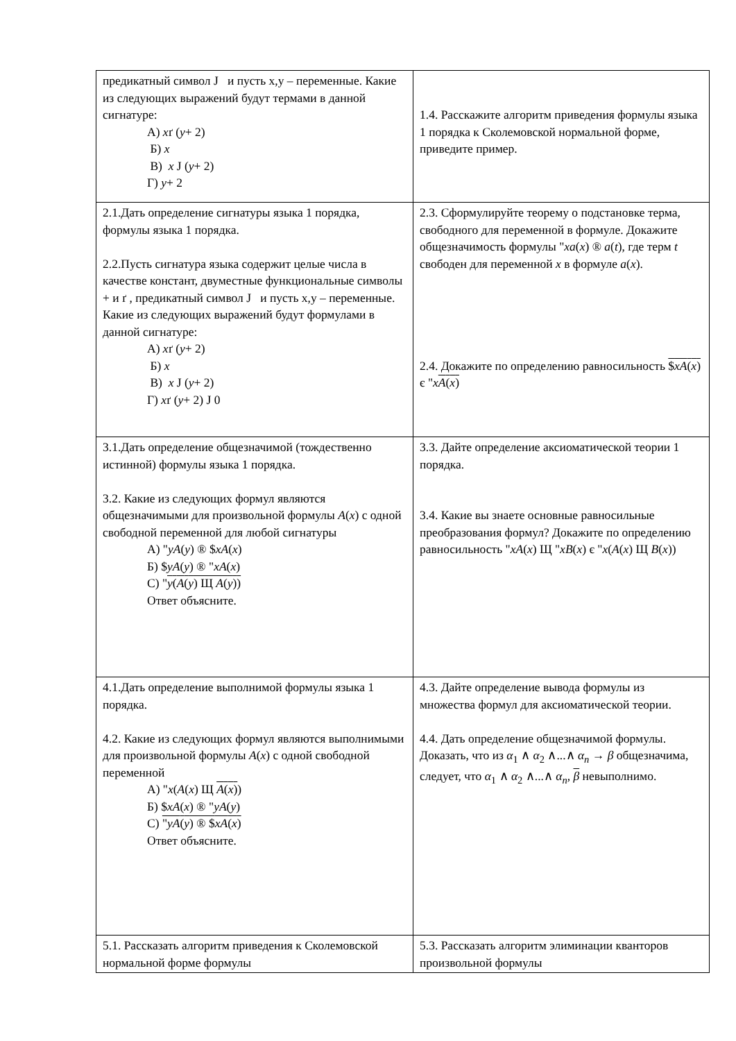| предикатный символ J и пусть x,y – переменные. Какие из следующих выражений будут термами в данной сигнатуре: А) x ґ ( y + 2) Б) x В) x J ( y + 2) Г) y + 2 | 1.4. Расскажите алгоритм приведения формулы языка 1 порядка к Сколемовской нормальной форме, приведите пример. |
| 2.1.Дать определение сигнатуры языка 1 порядка, формулы языка 1 порядка. 2.2.Пусть сигнатура языка содержит целые числа в качестве констант, двуместные функциональные символы + и ґ , предикатный символ J и пусть x,y – переменные. Какие из следующих выражений будут формулами в данной сигнатуре: А) x ґ ( y + 2) Б) x В) x J ( y + 2) Г) x ґ ( y + 2) J 0 | 2.3. Сформулируйте теорему о подстановке терма, свободного для переменной в формуле. Докажите общезначимость формулы " xa ( x ) ® a ( t ), где терм t свободен для переменной x в формуле a ( x ). 2.4. Докажите по определению равносильность $ xA ( x ) є " x A ( x ) |
| 3.1.Дать определение общезначимой (тождественно истинной) формулы языка 1 порядка. 3.2. Какие из следующих формул являются общезначимыми для произвольной формулы A ( x ) с одной свободной переменной для любой сигнатуры А) " yA ( y ) ® $ xA ( x ) Б) $ yA ( y ) ® " xA ( x ) С) " y ( A ( y ) Щ A ( y ) ) Ответ объясните. | 3.3. Дайте определение аксиоматической теории 1 порядка. 3.4. Какие вы знаете основные равносильные преобразования формул? Докажите по определению равносильность " xA ( x ) Щ " xB ( x ) є " x ( A ( x ) Щ B ( x )) |
| 4.1.Дать определение выполнимой формулы языка 1 порядка. 4.2. Какие из следующих формул являются выполнимыми для произвольной формулы A ( x ) с одной свободной переменной А) " x ( A ( x ) Щ A ( x ) ) Б) $ xA ( x ) ® " yA ( y ) С) " yA ( y ) ® $ xA ( x ) Ответ объясните. | 4.3. Дайте определение вывода формулы из множества формул для аксиоматической теории. 4.4. Дать определение общезначимой формулы. Доказать, что из α<sub>1</sub> ∧ α<sub>2</sub> ∧...∧ α<sub>n</sub> → β общезначима, следует, что α<sub>1</sub> ∧ α<sub>2</sub> ∧...∧ α<sub>n</sub> , β невыполнимо. |
| 5.1. Рассказать алгоритм приведения к Сколемовской нормальной форме формулы | 5.3. Рассказать алгоритм элиминации кванторов произвольной формулы |